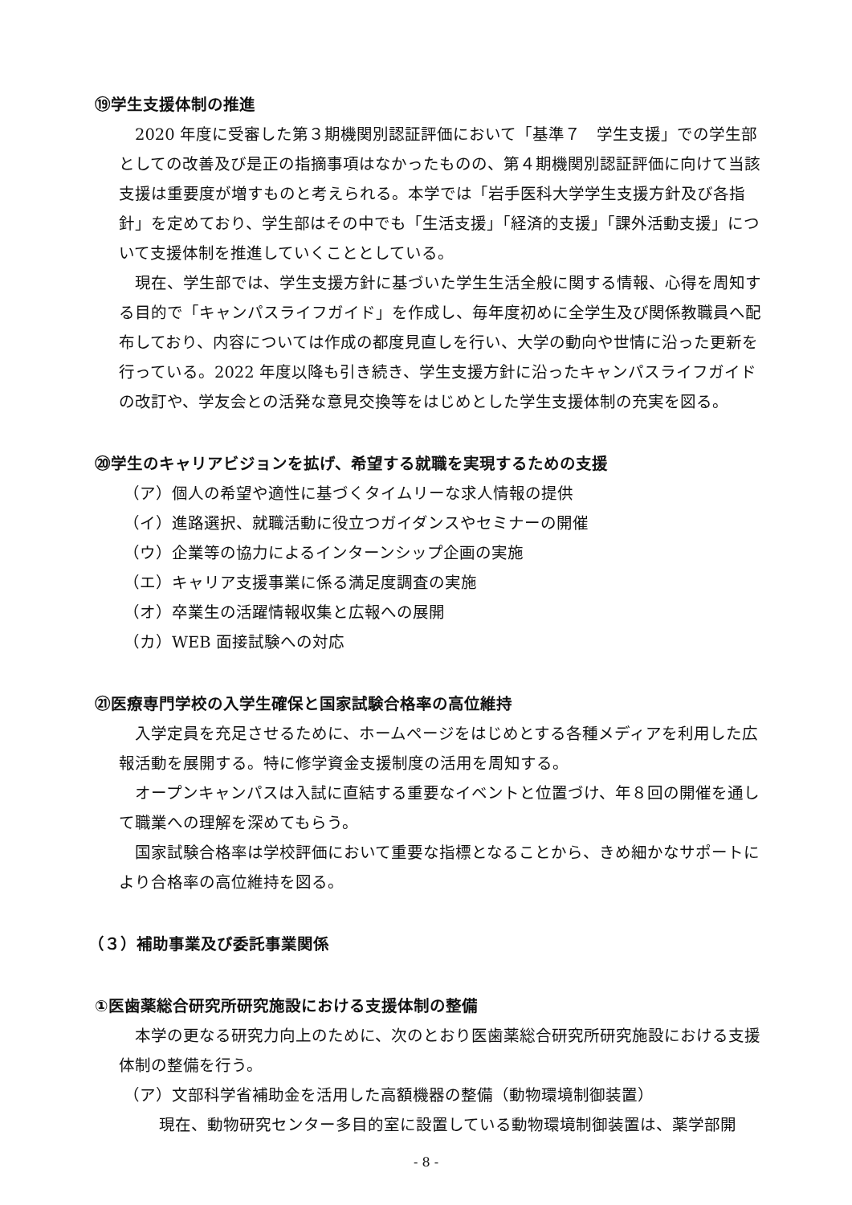⑲学生支援体制の推進
2020 年度に受審した第３期機関別認証評価において「基準７　学生支援」での学生部としての改善及び是正の指摘事項はなかったものの、第４期機関別認証評価に向けて当該支援は重要度が増すものと考えられる。本学では「岩手医科大学学生支援方針及び各指針」を定めており、学生部はその中でも「生活支援」「経済的支援」「課外活動支援」について支援体制を推進していくこととしている。
現在、学生部では、学生支援方針に基づいた学生生活全般に関する情報、心得を周知する目的で「キャンパスライフガイド」を作成し、毎年度初めに全学生及び関係教職員へ配布しており、内容については作成の都度見直しを行い、大学の動向や世情に沿った更新を行っている。2022 年度以降も引き続き、学生支援方針に沿ったキャンパスライフガイドの改訂や、学友会との活発な意見交換等をはじめとした学生支援体制の充実を図る。
⑳学生のキャリアビジョンを拡げ、希望する就職を実現するための支援
（ア）個人の希望や適性に基づくタイムリーな求人情報の提供
（イ）進路選択、就職活動に役立つガイダンスやセミナーの開催
（ウ）企業等の協力によるインターンシップ企画の実施
（エ）キャリア支援事業に係る満足度調査の実施
（オ）卒業生の活躍情報収集と広報への展開
（カ）WEB 面接試験への対応
㉑医療専門学校の入学生確保と国家試験合格率の高位維持
入学定員を充足させるために、ホームページをはじめとする各種メディアを利用した広報活動を展開する。特に修学資金支援制度の活用を周知する。
オープンキャンパスは入試に直結する重要なイベントと位置づけ、年８回の開催を通して職業への理解を深めてもらう。
国家試験合格率は学校評価において重要な指標となることから、きめ細かなサポートにより合格率の高位維持を図る。
（３）補助事業及び委託事業関係
①医歯薬総合研究所研究施設における支援体制の整備
本学の更なる研究力向上のために、次のとおり医歯薬総合研究所研究施設における支援体制の整備を行う。
（ア）文部科学省補助金を活用した高額機器の整備（動物環境制御装置）
現在、動物研究センター多目的室に設置している動物環境制御装置は、薬学部開
- 8 -